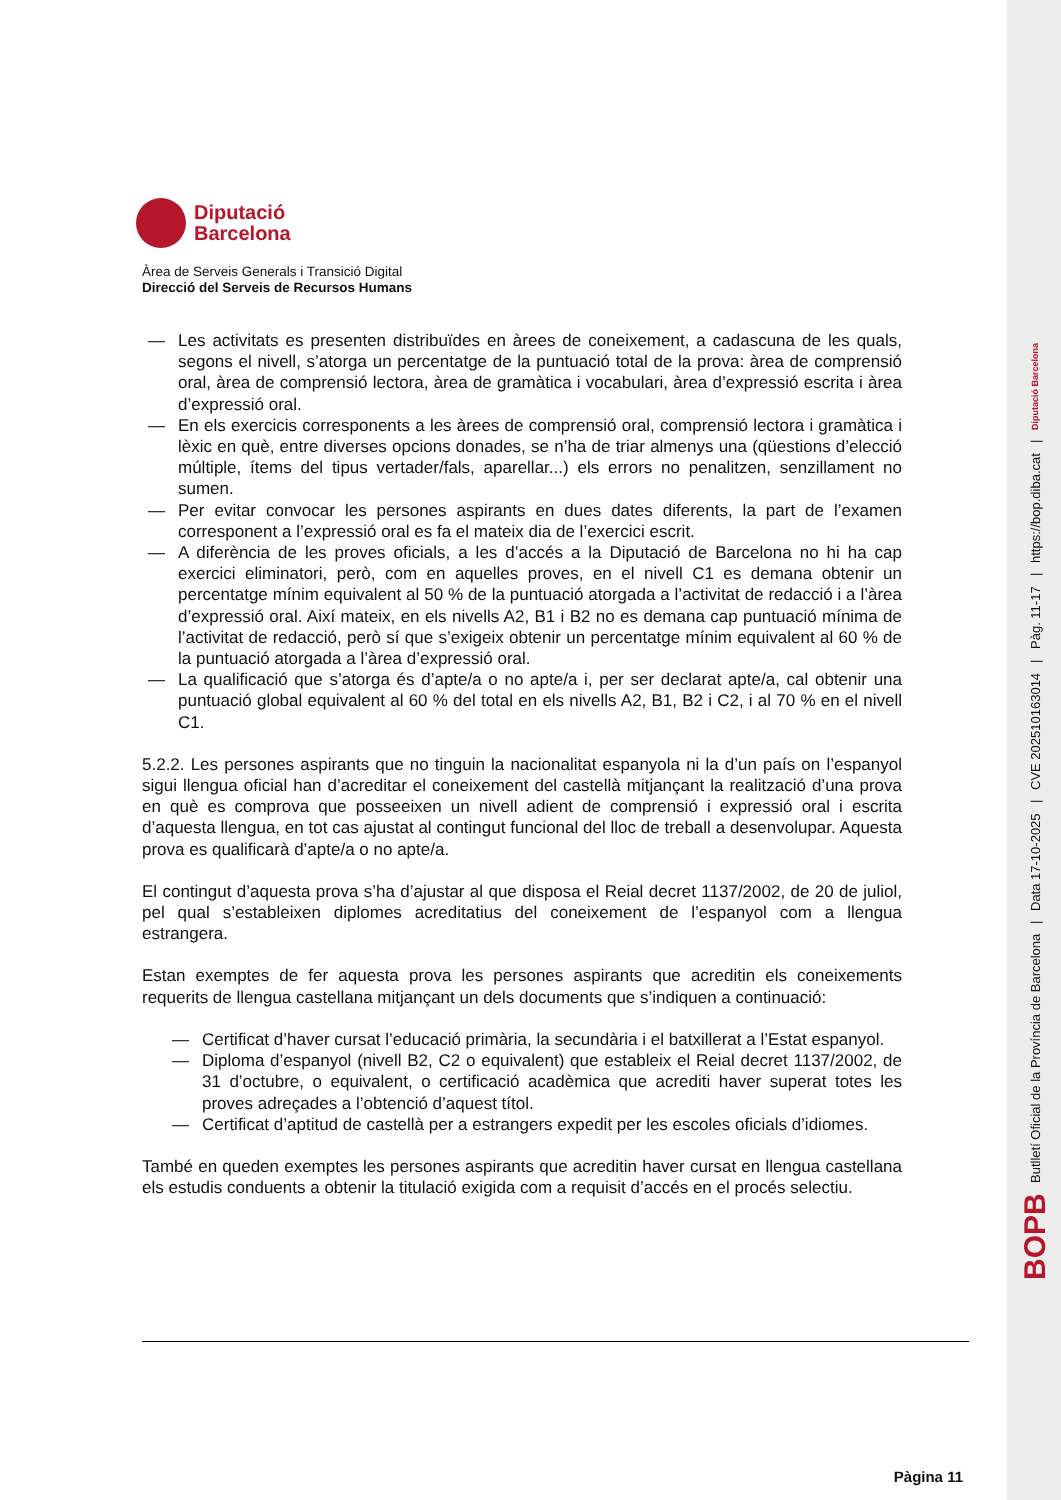Diputació
Barcelona
Àrea de Serveis Generals i Transició Digital
Direcció del Serveis de Recursos Humans
— Les activitats es presenten distribuïdes en àrees de coneixement, a cadascuna de les quals, segons el nivell, s’atorga un percentatge de la puntuació total de la prova: àrea de comprensió oral, àrea de comprensió lectora, àrea de gramàtica i vocabulari, àrea d’expressió escrita i àrea d’expressió oral.
— En els exercicis corresponents a les àrees de comprensió oral, comprensió lectora i gramàtica i lèxic en què, entre diverses opcions donades, se n’ha de triar almenys una (qüestions d’elecció múltiple, ítems del tipus vertader/fals, aparellar...) els errors no penalitzen, senzillament no sumen.
— Per evitar convocar les persones aspirants en dues dates diferents, la part de l’examen corresponent a l’expressió oral es fa el mateix dia de l’exercici escrit.
— A diferència de les proves oficials, a les d’accés a la Diputació de Barcelona no hi ha cap exercici eliminatori, però, com en aquelles proves, en el nivell C1 es demana obtenir un percentatge mínim equivalent al 50 % de la puntuació atorgada a l’activitat de redacció i a l’àrea d’expressió oral. Així mateix, en els nivells A2, B1 i B2 no es demana cap puntuació mínima de l’activitat de redacció, però sí que s’exigeix obtenir un percentatge mínim equivalent al 60 % de la puntuació atorgada a l’àrea d’expressió oral.
— La qualificació que s’atorga és d’apte/a o no apte/a i, per ser declarat apte/a, cal obtenir una puntuació global equivalent al 60 % del total en els nivells A2, B1, B2 i C2, i al 70 % en el nivell C1.
5.2.2. Les persones aspirants que no tinguin la nacionalitat espanyola ni la d’un país on l’espanyol sigui llengua oficial han d’acreditar el coneixement del castellà mitjançant la realització d’una prova en què es comprova que posseeixen un nivell adient de comprensió i expressió oral i escrita d’aquesta llengua, en tot cas ajustat al contingut funcional del lloc de treball a desenvolupar. Aquesta prova es qualificarà d’apte/a o no apte/a.
El contingut d’aquesta prova s’ha d’ajustar al que disposa el Reial decret 1137/2002, de 20 de juliol, pel qual s’estableixen diplomes acreditatius del coneixement de l’espanyol com a llengua estrangera.
Estan exemptes de fer aquesta prova les persones aspirants que acreditin els coneixements requerits de llengua castellana mitjançant un dels documents que s’indiquen a continuació:
— Certificat d’haver cursat l’educació primària, la secundària i el batxillerat a l’Estat espanyol.
— Diploma d’espanyol (nivell B2, C2 o equivalent) que estableix el Reial decret 1137/2002, de 31 d’octubre, o equivalent, o certificació acadèmica que acrediti haver superat totes les proves adreçades a l’obtenció d’aquest títol.
— Certificat d’aptitud de castellà per a estrangers expedit per les escoles oficials d’idiomes.
També en queden exemptes les persones aspirants que acreditin haver cursat en llengua castellana els estudis conduents a obtenir la titulació exigida com a requisit d’accés en el procés selectiu.
Pàgina 11
BOPB Butlletí Oficial de la Província de Barcelona | Data 17-10-2025 | CVE 202510163014 | Pàg. 11-17 | https://bop.diba.cat | Diputació Barcelona